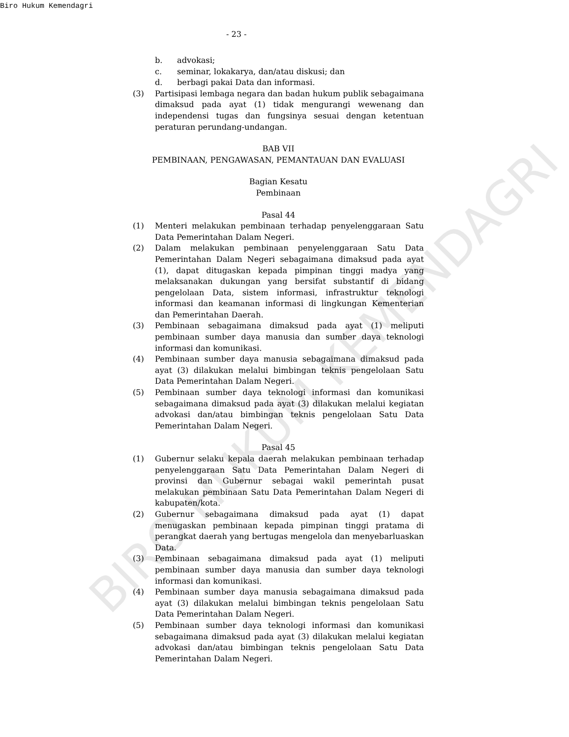Biro Hukum Kemendagri
- 23 -
b. advokasi;
c. seminar, lokakarya, dan/atau diskusi; dan
d. berbagi pakai Data dan informasi.
(3) Partisipasi lembaga negara dan badan hukum publik sebagaimana dimaksud pada ayat (1) tidak mengurangi wewenang dan independensi tugas dan fungsinya sesuai dengan ketentuan peraturan perundang-undangan.
BAB VII
PEMBINAAN, PENGAWASAN, PEMANTAUAN DAN EVALUASI
Bagian Kesatu
Pembinaan
Pasal 44
(1) Menteri melakukan pembinaan terhadap penyelenggaraan Satu Data Pemerintahan Dalam Negeri.
(2) Dalam melakukan pembinaan penyelenggaraan Satu Data Pemerintahan Dalam Negeri sebagaimana dimaksud pada ayat (1), dapat ditugaskan kepada pimpinan tinggi madya yang melaksanakan dukungan yang bersifat substantif di bidang pengelolaan Data, sistem informasi, infrastruktur teknologi informasi dan keamanan informasi di lingkungan Kementerian dan Pemerintahan Daerah.
(3) Pembinaan sebagaimana dimaksud pada ayat (1) meliputi pembinaan sumber daya manusia dan sumber daya teknologi informasi dan komunikasi.
(4) Pembinaan sumber daya manusia sebagaimana dimaksud pada ayat (3) dilakukan melalui bimbingan teknis pengelolaan Satu Data Pemerintahan Dalam Negeri.
(5) Pembinaan sumber daya teknologi informasi dan komunikasi sebagaimana dimaksud pada ayat (3) dilakukan melalui kegiatan advokasi dan/atau bimbingan teknis pengelolaan Satu Data Pemerintahan Dalam Negeri.
Pasal 45
(1) Gubernur selaku kepala daerah melakukan pembinaan terhadap penyelenggaraan Satu Data Pemerintahan Dalam Negeri di provinsi dan Gubernur sebagai wakil pemerintah pusat melakukan pembinaan Satu Data Pemerintahan Dalam Negeri di kabupaten/kota.
(2) Gubernur sebagaimana dimaksud pada ayat (1) dapat menugaskan pembinaan kepada pimpinan tinggi pratama di perangkat daerah yang bertugas mengelola dan menyebarluaskan Data.
(3) Pembinaan sebagaimana dimaksud pada ayat (1) meliputi pembinaan sumber daya manusia dan sumber daya teknologi informasi dan komunikasi.
(4) Pembinaan sumber daya manusia sebagaimana dimaksud pada ayat (3) dilakukan melalui bimbingan teknis pengelolaan Satu Data Pemerintahan Dalam Negeri.
(5) Pembinaan sumber daya teknologi informasi dan komunikasi sebagaimana dimaksud pada ayat (3) dilakukan melalui kegiatan advokasi dan/atau bimbingan teknis pengelolaan Satu Data Pemerintahan Dalam Negeri.
BIRO HUKUM KEMENDAGRI